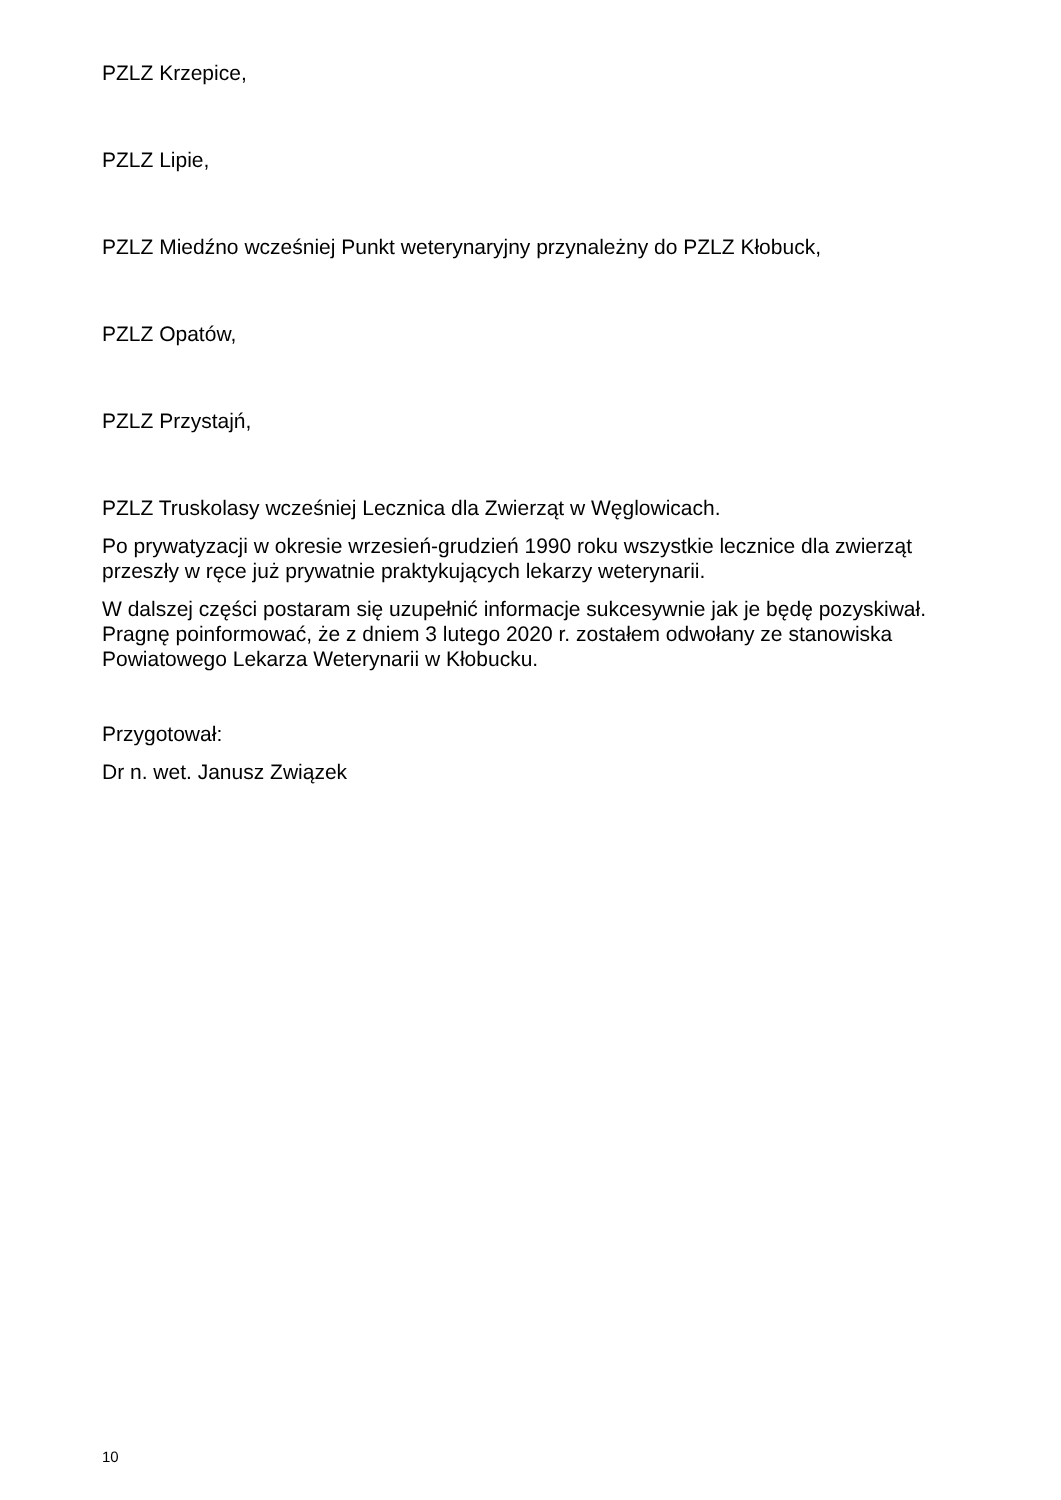PZLZ Krzepice,
PZLZ Lipie,
PZLZ Miedźno wcześniej Punkt weterynaryjny przynależny do PZLZ Kłobuck,
PZLZ Opatów,
PZLZ Przystajń,
PZLZ Truskolasy wcześniej Lecznica dla Zwierząt w Węglowicach.
Po prywatyzacji w okresie wrzesień-grudzień 1990 roku wszystkie lecznice dla zwierząt przeszły w ręce już prywatnie praktykujących lekarzy weterynarii.
W dalszej części postaram się uzupełnić informacje sukcesywnie jak je będę pozyskiwał. Pragnę poinformować, że z dniem 3 lutego 2020 r. zostałem odwołany ze stanowiska Powiatowego Lekarza Weterynarii w Kłobucku.
Przygotował:
Dr n. wet. Janusz Związek
10